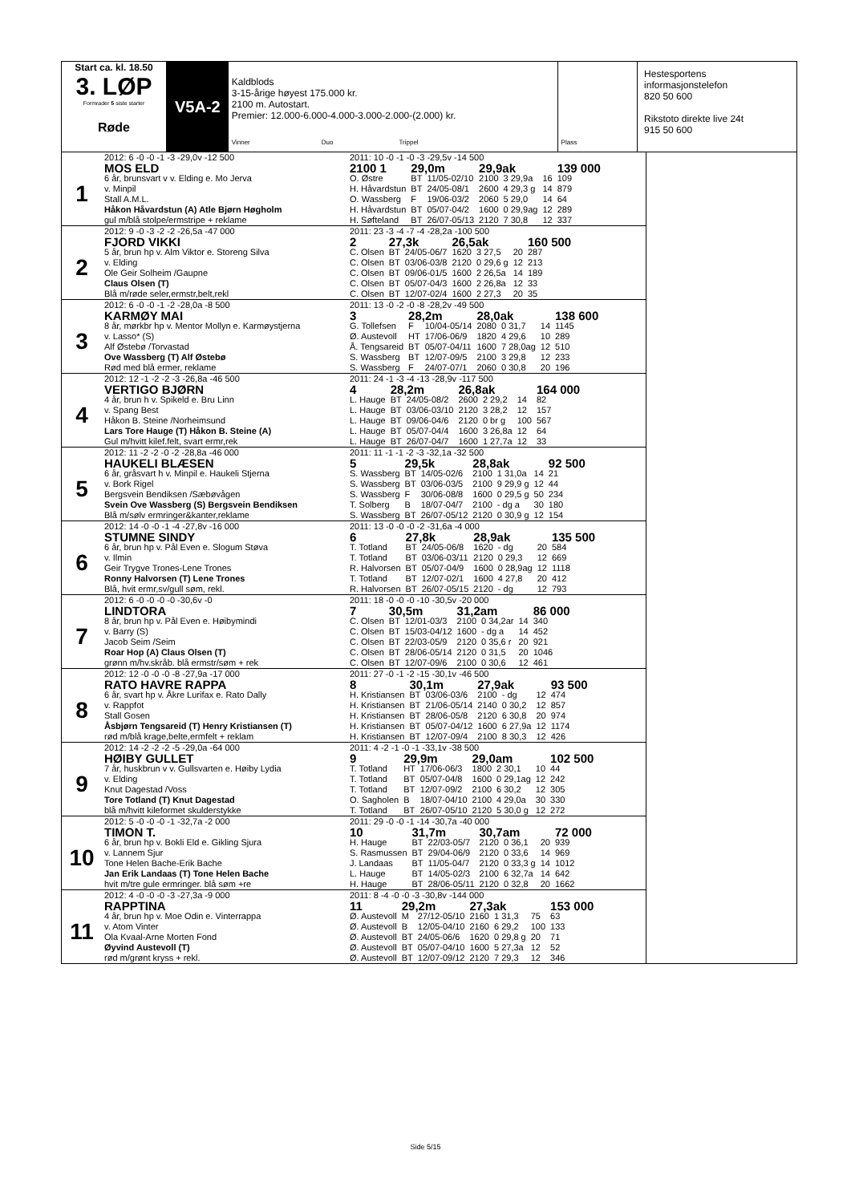Start ca. kl. 18.50
3. LØP
Formrader 5 siste starter
Røde
V5A-2
Kaldblods
3-15-årige høyest 175.000 kr.
2100 m. Autostart.
Premier: 12.000-6.000-4.000-3.000-2.000-(2.000) kr.
Vinner Duo Trippel
Plass
Hestesportens informasjonstelefon
820 50 600
Rikstoto direkte live 24t
915 50 600
1
| 2012: 6 -0 -0 -1 -3 -29,0v -12 500 | 2011: 10 -0 -1 -0 -3 -29,5v -14 500 | | | | | | |
| MOS ELD | 2100 1 | 29,0m | | 29,9ak | | | 139 000 |
| 6 år, brunsvart v v. Elding e. Mo Jerva | O. Østre | BT | 11/05-02/10 | 2100 | 3 29,9a | 16 | 109 |
| v. Minpil | H. Håvardstun | BT | 24/05-08/1 | 2600 | 4 29,3 g | 14 | 879 |
| Stall A.M.L. | O. Wassberg | F | 19/06-03/2 | 2060 | 5 29,0 | 14 | 64 |
| Håkon Håvardstun (A) Atle Bjørn Høgholm | H. Håvardstun | BT | 05/07-04/2 | 1600 | 0 29,9ag | 12 | 289 |
| gul m/blå stolpe/ermstripe + reklame | H. Søfteland | BT | 26/07-05/13 | 2120 | 7 30,8 | 12 | 337 |
2
| 2012: 9 -0 -3 -2 -2 -26,5a -47 000 | 2011: 23 -3 -4 -7 -4 -28,2a -100 500 | | | | | | |
| FJORD VIKKI | 2 | 27,3k | | 26,5ak | | | 160 500 |
| 5 år, brun hp v. Alm Viktor e. Storeng Silva | C. Olsen | BT | 24/05-06/7 | 1620 | 3 27,5 | 20 | 287 |
| v. Elding | C. Olsen | BT | 03/06-03/8 | 2120 | 0 29,6 g | 12 | 213 |
| Ole Geir Solheim /Gaupne | C. Olsen | BT | 09/06-01/5 | 1600 | 2 26,5a | 14 | 189 |
| Claus Olsen (T) | C. Olsen | BT | 05/07-04/3 | 1600 | 2 26,8a | 12 | 33 |
| Blå m/røde seler,ermstr,belt,rekl | C. Olsen | BT | 12/07-02/4 | 1600 | 2 27,3 | 20 | 35 |
3
| 2012: 6 -0 -0 -1 -2 -28,0a -8 500 | 2011: 13 -0 -2 -0 -8 -28,2v -49 500 | | | | | | |
| KARMØY MAI | 3 | 28,2m | | 28,0ak | | | 138 600 |
| 8 år, mørkbr hp v. Mentor Mollyn e. Karmøystjerna | G. Tollefsen | F | 10/04-05/14 | 2080 | 0 31,7 | 14 | 1145 |
| v. Lasso* (S) | Ø. Austevoll | HT | 17/06-06/9 | 1820 | 4 29,6 | 10 | 289 |
| Alf Østebø /Torvastad | Å. Tengsareid | BT | 05/07-04/11 | 1600 | 7 28,0ag | 12 | 510 |
| Ove Wassberg (T) Alf Østebø | S. Wassberg | BT | 12/07-09/5 | 2100 | 3 29,8 | 12 | 233 |
| Rød med blå ermer, reklame | S. Wassberg | F | 24/07-07/1 | 2060 | 0 30,8 | 20 | 196 |
4
| 2012: 12 -1 -2 -2 -3 -26,8a -46 500 | 2011: 24 -1 -3 -4 -13 -28,9v -117 500 | | | | | | |
| VERTIGO BJØRN | 4 | 28,2m | | 26,8ak | | | 164 000 |
| 4 år, brun h v. Spikeld e. Bru Linn | L. Hauge | BT | 24/05-08/2 | 2600 | 2 29,2 | 14 | 82 |
| v. Spang Best | L. Hauge | BT | 03/06-03/10 | 2120 | 3 28,2 | 12 | 157 |
| Håkon B. Steine /Norheimsund | L. Hauge | BT | 09/06-04/6 | 2120 | 0 br g | 100 | 567 |
| Lars Tore Hauge (T) Håkon B. Steine (A) | L. Hauge | BT | 05/07-04/4 | 1600 | 3 26,8a | 12 | 64 |
| Gul m/hvitt kilef.felt, svart ermr,rek | L. Hauge | BT | 26/07-04/7 | 1600 | 1 27,7a | 12 | 33 |
5
| 2012: 11 -2 -2 -0 -2 -28,8a -46 000 | 2011: 11 -1 -1 -2 -3 -32,1a -32 500 | | | | | | |
| HAUKELI BLÆSEN | 5 | 29,5k | | 28,8ak | | | 92 500 |
| 6 år, gråsvart h v. Minpil e. Haukeli Stjerna | S. Wassberg | BT | 14/05-02/6 | 2100 | 1 31,0a | 14 | 21 |
| v. Bork Rigel | S. Wassberg | BT | 03/06-03/5 | 2100 | 9 29,9 g | 12 | 44 |
| Bergsvein Bendiksen /Sæbøvågen | S. Wassberg | F | 30/06-08/8 | 1600 | 0 29,5 g | 50 | 234 |
| Svein Ove Wassberg (S) Bergsvein Bendiksen | T. Solberg | B | 18/07-04/7 | 2100 | - dg a | 30 | 180 |
| Blå m/sølv ermringer&kanter,reklame | S. Wassberg | BT | 26/07-05/12 | 2120 | 0 30,9 g | 12 | 154 |
6
| 2012: 14 -0 -0 -1 -4 -27,8v -16 000 | 2011: 13 -0 -0 -0 -2 -31,6a -4 000 | | | | | | |
| STUMNE SINDY | 6 | 27,8k | | 28,9ak | | | 135 500 |
| 6 år, brun hp v. Pål Even e. Slogum Støva | T. Totland | BT | 24/05-06/8 | 1620 | - dg | 20 | 584 |
| v. Ilmin | T. Totland | BT | 03/06-03/11 | 2120 | 0 29,3 | 12 | 669 |
| Geir Trygve Trones-Lene Trones | R. Halvorsen | BT | 05/07-04/9 | 1600 | 0 28,9ag | 12 | 1118 |
| Ronny Halvorsen (T) Lene Trones | T. Totland | BT | 12/07-02/1 | 1600 | 4 27,8 | 20 | 412 |
| Blå, hvit ermr,sv/gull søm, rekl. | R. Halvorsen | BT | 26/07-05/15 | 2120 | - dg | 12 | 793 |
7
| 2012: 6 -0 -0 -0 -0 -30,6v -0 | 2011: 18 -0 -0 -0 -10 -30,5v -20 000 | | | | | | |
| LINDTORA | 7 | 30,5m | | 31,2am | | | 86 000 |
| 8 år, brun hp v. Pål Even e. Høibymindi | C. Olsen | BT | 12/01-03/3 | 2100 | 0 34,2ar | 14 | 340 |
| v. Barry (S) | C. Olsen | BT | 15/03-04/12 | 1600 | - dg a | 14 | 452 |
| Jacob Seim /Seim | C. Olsen | BT | 22/03-05/9 | 2120 | 0 35,6 r | 20 | 921 |
| Roar Hop (A) Claus Olsen (T) | C. Olsen | BT | 28/06-05/14 | 2120 | 0 31,5 | 20 | 1046 |
| grønn m/hv.skråb. blå ermstr/søm + rek | C. Olsen | BT | 12/07-09/6 | 2100 | 0 30,6 | 12 | 461 |
8
| 2012: 12 -0 -0 -0 -8 -27,9a -17 000 | 2011: 27 -0 -1 -2 -15 -30,1v -46 500 | | | | | | |
| RATO HAVRE RAPPA | 8 | 30,1m | | 27,9ak | | | 93 500 |
| 6 år, svart hp v. Åkre Lurifax e. Rato Dally | H. Kristiansen | BT | 03/06-03/6 | 2100 | - dg | 12 | 474 |
| v. Rappfot | H. Kristiansen | BT | 21/06-05/14 | 2140 | 0 30,2 | 12 | 857 |
| Stall Gosen | H. Kristiansen | BT | 28/06-05/8 | 2120 | 6 30,8 | 20 | 974 |
| Åsbjørn Tengsareid (T) Henry Kristiansen (T) | H. Kristiansen | BT | 05/07-04/12 | 1600 | 6 27,9a | 12 | 1174 |
| rød m/blå krage,belte,ermfelt + reklam | H. Kristiansen | BT | 12/07-09/4 | 2100 | 8 30,3 | 12 | 426 |
9
| 2012: 14 -2 -2 -2 -5 -29,0a -64 000 | 2011: 4 -2 -1 -0 -1 -33,1v -38 500 | | | | | | |
| HØIBY GULLET | 9 | 29,9m | | 29,0am | | | 102 500 |
| 7 år, huskbrun v v. Gullsvarten e. Høiby Lydia | T. Totland | HT | 17/06-06/3 | 1800 | 2 30,1 | 10 | 44 |
| v. Elding | T. Totland | BT | 05/07-04/8 | 1600 | 0 29,1ag | 12 | 242 |
| Knut Dagestad /Voss | T. Totland | BT | 12/07-09/2 | 2100 | 6 30,2 | 12 | 305 |
| Tore Totland (T) Knut Dagestad | O. Sagholen | B | 18/07-04/10 | 2100 | 4 29,0a | 30 | 330 |
| blå m/hvitt kileformet skulderstykke | T. Totland | BT | 26/07-05/10 | 2120 | 5 30,0 g | 12 | 272 |
10
| 2012: 5 -0 -0 -0 -1 -32,7a -2 000 | 2011: 29 -0 -0 -1 -14 -30,7a -40 000 | | | | | | |
| TIMON T. | 10 | 31,7m | | 30,7am | | | 72 000 |
| 6 år, brun hp v. Bokli Eld e. Gikling Sjura | H. Hauge | BT | 22/03-05/7 | 2120 | 0 36,1 | 20 | 939 |
| v. Lannem Sjur | S. Rasmussen | BT | 29/04-06/9 | 2120 | 0 33,6 | 14 | 969 |
| Tone Helen Bache-Erik Bache | J. Landaas | BT | 11/05-04/7 | 2120 | 0 33,3 g | 14 | 1012 |
| Jan Erik Landaas (T) Tone Helen Bache | L. Hauge | BT | 14/05-02/3 | 2100 | 6 32,7a | 14 | 642 |
| hvit m/tre gule ermringer. blå søm +re | H. Hauge | BT | 28/06-05/11 | 2120 | 0 32,8 | 20 | 1662 |
11
| 2012: 4 -0 -0 -0 -3 -27,3a -9 000 | 2011: 8 -4 -0 -0 -3 -30,8v -144 000 | | | | | | |
| RAPPTINA | 11 | 29,2m | | 27,3ak | | | 153 000 |
| 4 år, brun hp v. Moe Odin e. Vinterrappa | Ø. Austevoll | M | 27/12-05/10 | 2160 | 1 31,3 | 75 | 63 |
| v. Atom Vinter | Ø. Austevoll | B | 12/05-04/10 | 2160 | 6 29,2 | 100 | 133 |
| Ola Kvaal-Arne Morten Fond | Ø. Austevoll | BT | 24/05-06/6 | 1620 | 0 29,8 g | 20 | 71 |
| Øyvind Austevoll (T) | Ø. Austevoll | BT | 05/07-04/10 | 1600 | 5 27,3a | 12 | 52 |
| rød m/grønt kryss + rekl. | Ø. Austevoll | BT | 12/07-09/12 | 2120 | 7 29,3 | 12 | 346 |
Side 5/15